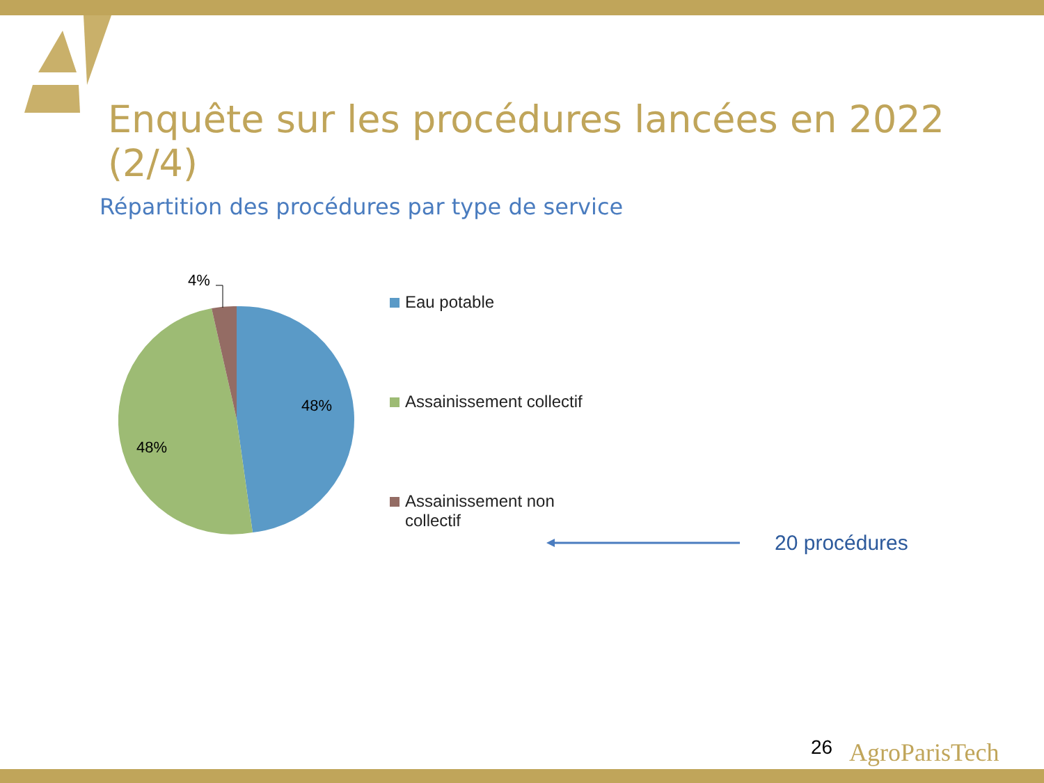Enquête sur les procédures lancées en 2022 (2/4)
Répartition des procédures par type de service
4%
48%
48%
Eau potable
Assainissement collectif
Assainissement non
collectif
20 procédures
26 AgroParisTech